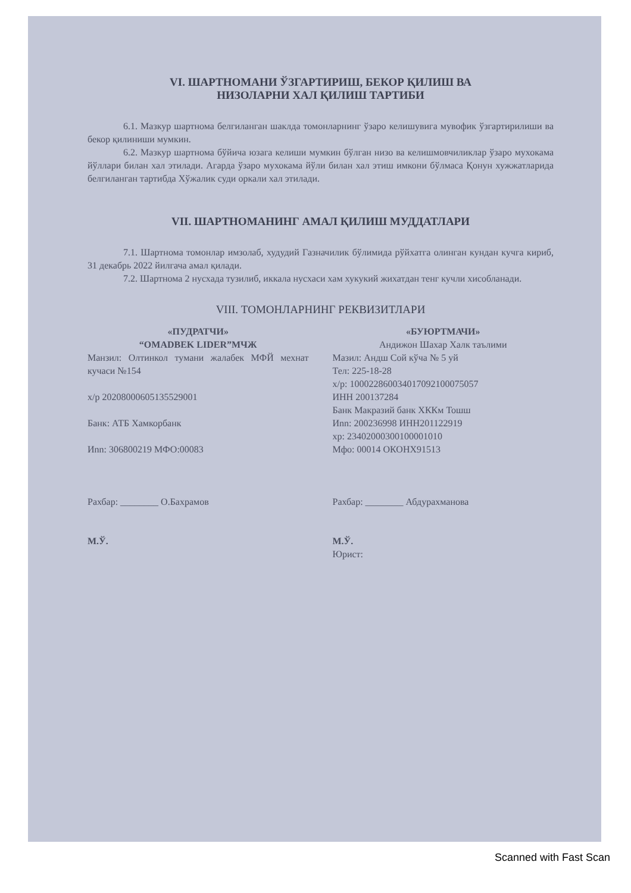VI. ШАРТНОМАНИ ЎЗГАРТИРИШ, БЕКОР ҚИЛИШ ВА
НИЗОЛАРНИ ХАЛ ҚИЛИШ ТАРТИБИ
6.1. Мазкур шартнома белгиланган шаклда томонларнинг ўзаро келишувига мувофик ўзгартирилиши ва бекор қилиниши мумкин.
6.2. Мазкур шартнома бўйича юзага келиши мумкин бўлган низо ва келишмовчиликлар ўзаро мухокама йўллари билан хал этилади. Агарда ўзаро мухокама йўли билан хал этиш имкони бўлмаса Қонун хужжатларида белгиланган тартибда Хўжалик суди оркали хал этилади.
VII. ШАРТНОМАНИНГ АМАЛ ҚИЛИШ МУДДАТЛАРИ
7.1. Шартнома томонлар имзолаб, худудий Газначилик бўлимида рўйхатга олинган кундан кучга кириб, 31 декабрь 2022 йилгача амал қилади.
7.2. Шартнома 2 нусхада тузилиб, иккала нусхаси хам хукукий жихатдан тенг кучли хисобланади.
VIII. ТОМОНЛАРНИНГ РЕКВИЗИТЛАРИ
«ПУДРАТЧИ»
“OMADBEK LIDER”МЧЖ
Манзил: Олтинкол тумани жалабек МФЙ мехнат кучаси №154
х/р 20208000605135529001
Банк: АТБ Хамкорбанк
Иnn: 306800219 МФО:00083
Рахбар: ________ О.Бахрамов
М.Ў.
«БУЮРТМАЧИ»
Андижон Шахар Халк таълими
Мазил: Андш Сой кўча № 5 уй
Тел: 225-18-28
х/р: 100022860034017092100075057
ИНН 200137284
Банк Макразий банк ХККм Тошш
Иnn: 200236998 ИНН201122919
хр: 23402000300100001010
Мфо: 00014 ОКОНХ91513
Рахбар: ________ Абдурахманова
М.Ў.
Юрист:
Scanned with Fast Scan